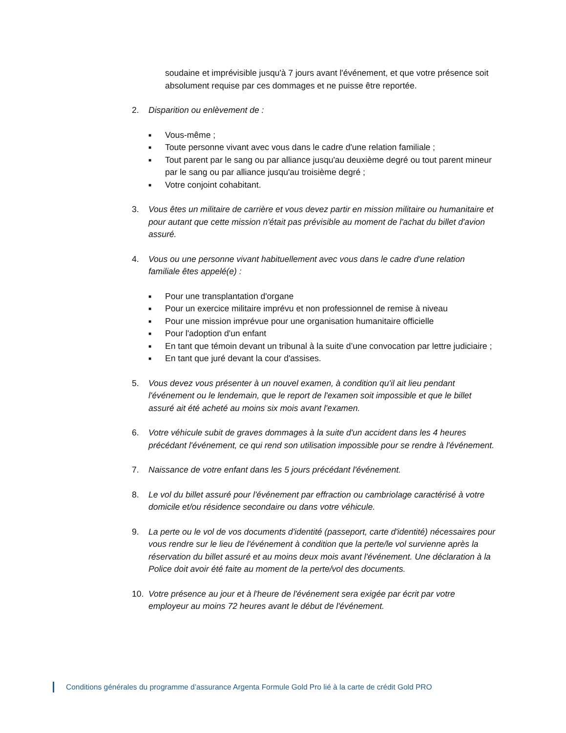soudaine et imprévisible jusqu'à 7 jours avant l'événement, et que votre présence soit absolument requise par ces dommages et ne puisse être reportée.
2. Disparition ou enlèvement de :
■ Vous-même ;
■ Toute personne vivant avec vous dans le cadre d'une relation familiale ;
■ Tout parent par le sang ou par alliance jusqu'au deuxième degré ou tout parent mineur par le sang ou par alliance jusqu'au troisième degré ;
■ Votre conjoint cohabitant.
3. Vous êtes un militaire de carrière et vous devez partir en mission militaire ou humanitaire et pour autant que cette mission n'était pas prévisible au moment de l'achat du billet d'avion assuré.
4. Vous ou une personne vivant habituellement avec vous dans le cadre d'une relation familiale êtes appelé(e) :
■ Pour une transplantation d'organe
■ Pour un exercice militaire imprévu et non professionnel de remise à niveau
■ Pour une mission imprévue pour une organisation humanitaire officielle
■ Pour l'adoption d'un enfant
■ En tant que témoin devant un tribunal à la suite d’une convocation par lettre judiciaire ;
■ En tant que juré devant la cour d'assises.
5. Vous devez vous présenter à un nouvel examen, à condition qu'il ait lieu pendant l'événement ou le lendemain, que le report de l'examen soit impossible et que le billet assuré ait été acheté au moins six mois avant l'examen.
6. Votre véhicule subit de graves dommages à la suite d'un accident dans les 4 heures précédant l'événement, ce qui rend son utilisation impossible pour se rendre à l'événement.
7. Naissance de votre enfant dans les 5 jours précédant l'événement.
8. Le vol du billet assuré pour l'événement par effraction ou cambriolage caractérisé à votre domicile et/ou résidence secondaire ou dans votre véhicule.
9. La perte ou le vol de vos documents d'identité (passeport, carte d'identité) nécessaires pour vous rendre sur le lieu de l'événement à condition que la perte/le vol survienne après la réservation du billet assuré et au moins deux mois avant l'événement. Une déclaration à la Police doit avoir été faite au moment de la perte/vol des documents.
10. Votre présence au jour et à l'heure de l'événement sera exigée par écrit par votre employeur au moins 72 heures avant le début de l'événement.
Conditions générales du programme d’assurance Argenta Formule Gold Pro lié à la carte de crédit Gold PRO